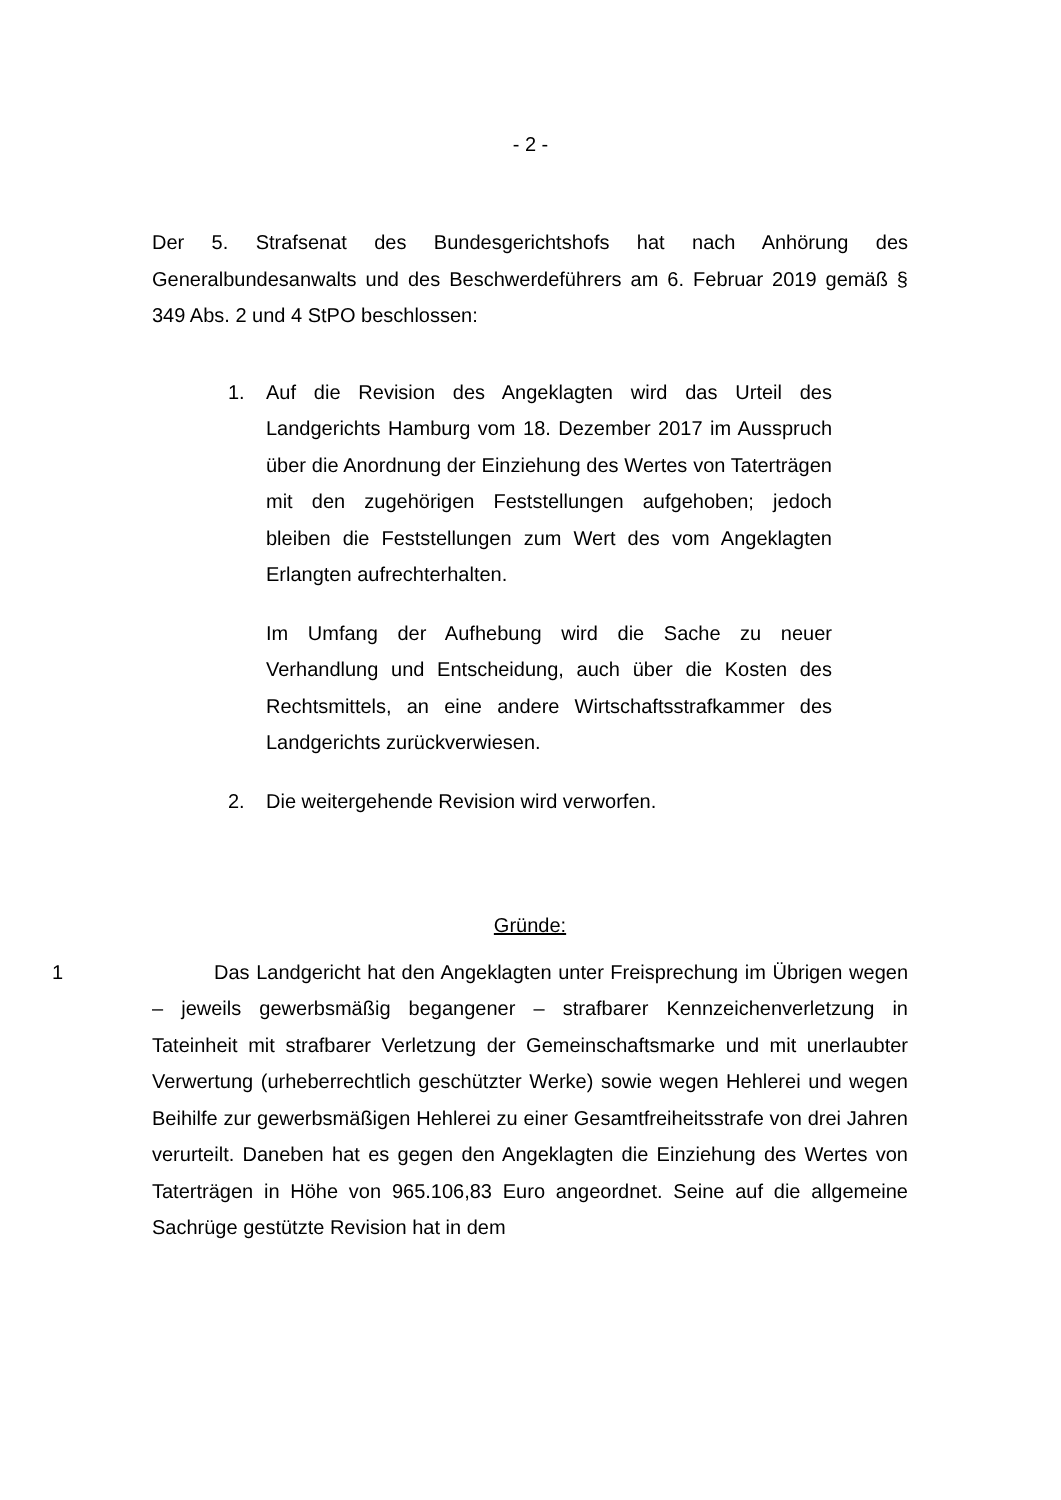- 2 -
Der 5. Strafsenat des Bundesgerichtshofs hat nach Anhörung des Generalbundesanwalts und des Beschwerdeführers am 6. Februar 2019 gemäß § 349 Abs. 2 und 4 StPO beschlossen:
1. Auf die Revision des Angeklagten wird das Urteil des Landgerichts Hamburg vom 18. Dezember 2017 im Ausspruch über die Anordnung der Einziehung des Wertes von Taterträgen mit den zugehörigen Feststellungen aufgehoben; jedoch bleiben die Feststellungen zum Wert des vom Angeklagten Erlangten aufrechterhalten.
Im Umfang der Aufhebung wird die Sache zu neuer Verhandlung und Entscheidung, auch über die Kosten des Rechtsmittels, an eine andere Wirtschaftsstrafkammer des Landgerichts zurückverwiesen.
2. Die weitergehende Revision wird verworfen.
Gründe:
1
Das Landgericht hat den Angeklagten unter Freisprechung im Übrigen wegen – jeweils gewerbsmäßig begangener – strafbarer Kennzeichenverletzung in Tateinheit mit strafbarer Verletzung der Gemeinschaftsmarke und mit unerlaubter Verwertung (urheberrechtlich geschützter Werke) sowie wegen Hehlerei und wegen Beihilfe zur gewerbsmäßigen Hehlerei zu einer Gesamtfreiheitsstrafe von drei Jahren verurteilt. Daneben hat es gegen den Angeklagten die Einziehung des Wertes von Taterträgen in Höhe von 965.106,83 Euro angeordnet. Seine auf die allgemeine Sachrüge gestützte Revision hat in dem